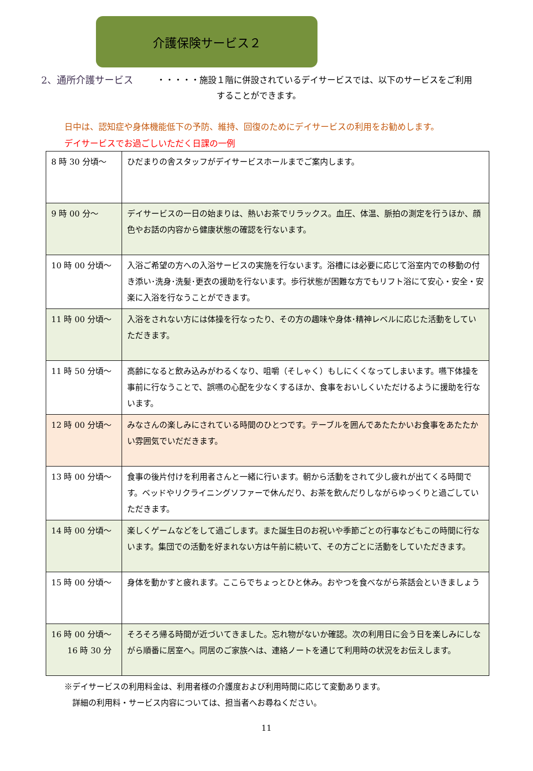介護保険サービス２
2、通所介護サービス ・・・・・施設１階に併設されているデイサービスでは、以下のサービスをご利用
　　　　　　　することができます。
日中は、認知症や身体機能低下の予防、維持、回復のためにデイサービスの利用をお勧めします。
デイサービスでお過ごしいただく日課の一例
| 8 時 30 分頃～ | ひだまりの舎スタッフがデイサービスホールまでご案内します。 |
| 9 時 00 分～ | デイサービスの一日の始まりは、熱いお茶でリラックス。血圧、体温、脈拍の測定を行うほか、顔色やお話の内容から健康状態の確認を行ないます。 |
| 10 時 00 分頃～ | 入浴ご希望の方への入浴サービスの実施を行ないます。浴槽には必要に応じて浴室内での移動の付き添い･洗身･洗髪･更衣の援助を行ないます。歩行状態が困難な方でもリフト浴にて安心・安全・安楽に入浴を行なうことができます。 |
| 11 時 00 分頃～ | 入浴をされない方には体操を行なったり、その方の趣味や身体･精神レベルに応じた活動をしていただきます。 |
| 11 時 50 分頃～ | 高齢になると飲み込みがわるくなり、咀嚼（そしゃく）もしにくくなってしまいます。嚥下体操を事前に行なうことで、誤嚥の心配を少なくするほか、食事をおいしくいただけるように援助を行ないます。 |
| 12 時 00 分頃～ | みなさんの楽しみにされている時間のひとつです。テーブルを囲んであたたかいお食事をあたたかい雰囲気でいだだきます。 |
| 13 時 00 分頃～ | 食事の後片付けを利用者さんと一緒に行います。朝から活動をされて少し疲れが出てくる時間です。ベッドやリクライニングソファーで休んだり、お茶を飲んだりしながらゆっくりと過ごしていただきます。 |
| 14 時 00 分頃～ | 楽しくゲームなどをして過ごします。また誕生日のお祝いや季節ごとの行事などもこの時間に行ないます。集団での活動を好まれない方は午前に続いて、その方ごとに活動をしていただきます。 |
| 15 時 00 分頃～ | 身体を動かすと疲れます。ここらでちょっとひと休み。おやつを食べながら茶話会といきましょう |
| 16 時 00 分頃～ 16 時 30 分 | そろそろ帰る時間が近づいてきました。忘れ物がないか確認。次の利用日に会う日を楽しみにしながら順番に居室へ。同居のご家族へは、連絡ノートを通じて利用時の状況をお伝えします。 |
※デイサービスの利用料金は、利用者様の介護度および利用時間に応じて変動あります。
　詳細の利用料・サービス内容については、担当者へお尋ねください。
11